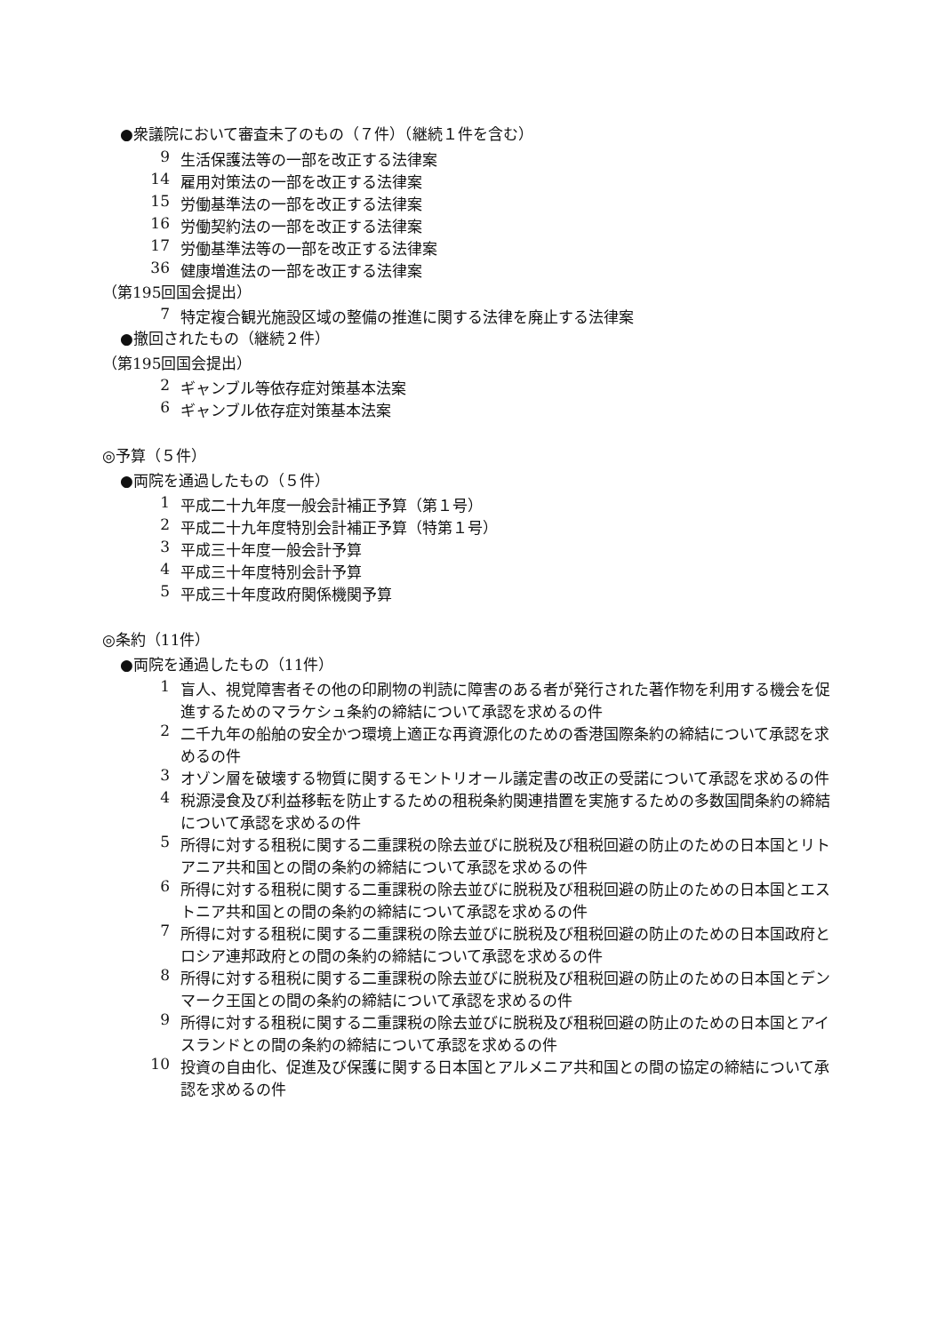●衆議院において審査未了のもの（７件）（継続１件を含む）
9 生活保護法等の一部を改正する法律案
14 雇用対策法の一部を改正する法律案
15 労働基準法の一部を改正する法律案
16 労働契約法の一部を改正する法律案
17 労働基準法等の一部を改正する法律案
36 健康増進法の一部を改正する法律案
（第195回国会提出）
7 特定複合観光施設区域の整備の推進に関する法律を廃止する法律案
●撤回されたもの（継続２件）
（第195回国会提出）
2 ギャンブル等依存症対策基本法案
6 ギャンブル依存症対策基本法案
◎予算（５件）
●両院を通過したもの（５件）
1 平成二十九年度一般会計補正予算（第１号）
2 平成二十九年度特別会計補正予算（特第１号）
3 平成三十年度一般会計予算
4 平成三十年度特別会計予算
5 平成三十年度政府関係機関予算
◎条約（11件）
●両院を通過したもの（11件）
1 盲人、視覚障害者その他の印刷物の判読に障害のある者が発行された著作物を利用する機会を促進するためのマラケシュ条約の締結について承認を求めるの件
2 二千九年の船舶の安全かつ環境上適正な再資源化のための香港国際条約の締結について承認を求めるの件
3 オゾン層を破壊する物質に関するモントリオール議定書の改正の受諾について承認を求めるの件
4 税源浸食及び利益移転を防止するための租税条約関連措置を実施するための多数国間条約の締結について承認を求めるの件
5 所得に対する租税に関する二重課税の除去並びに脱税及び租税回避の防止のための日本国とリトアニア共和国との間の条約の締結について承認を求めるの件
6 所得に対する租税に関する二重課税の除去並びに脱税及び租税回避の防止のための日本国とエストニア共和国との間の条約の締結について承認を求めるの件
7 所得に対する租税に関する二重課税の除去並びに脱税及び租税回避の防止のための日本国政府とロシア連邦政府との間の条約の締結について承認を求めるの件
8 所得に対する租税に関する二重課税の除去並びに脱税及び租税回避の防止のための日本国とデンマーク王国との間の条約の締結について承認を求めるの件
9 所得に対する租税に関する二重課税の除去並びに脱税及び租税回避の防止のための日本国とアイスランドとの間の条約の締結について承認を求めるの件
10 投資の自由化、促進及び保護に関する日本国とアルメニア共和国との間の協定の締結について承認を求めるの件